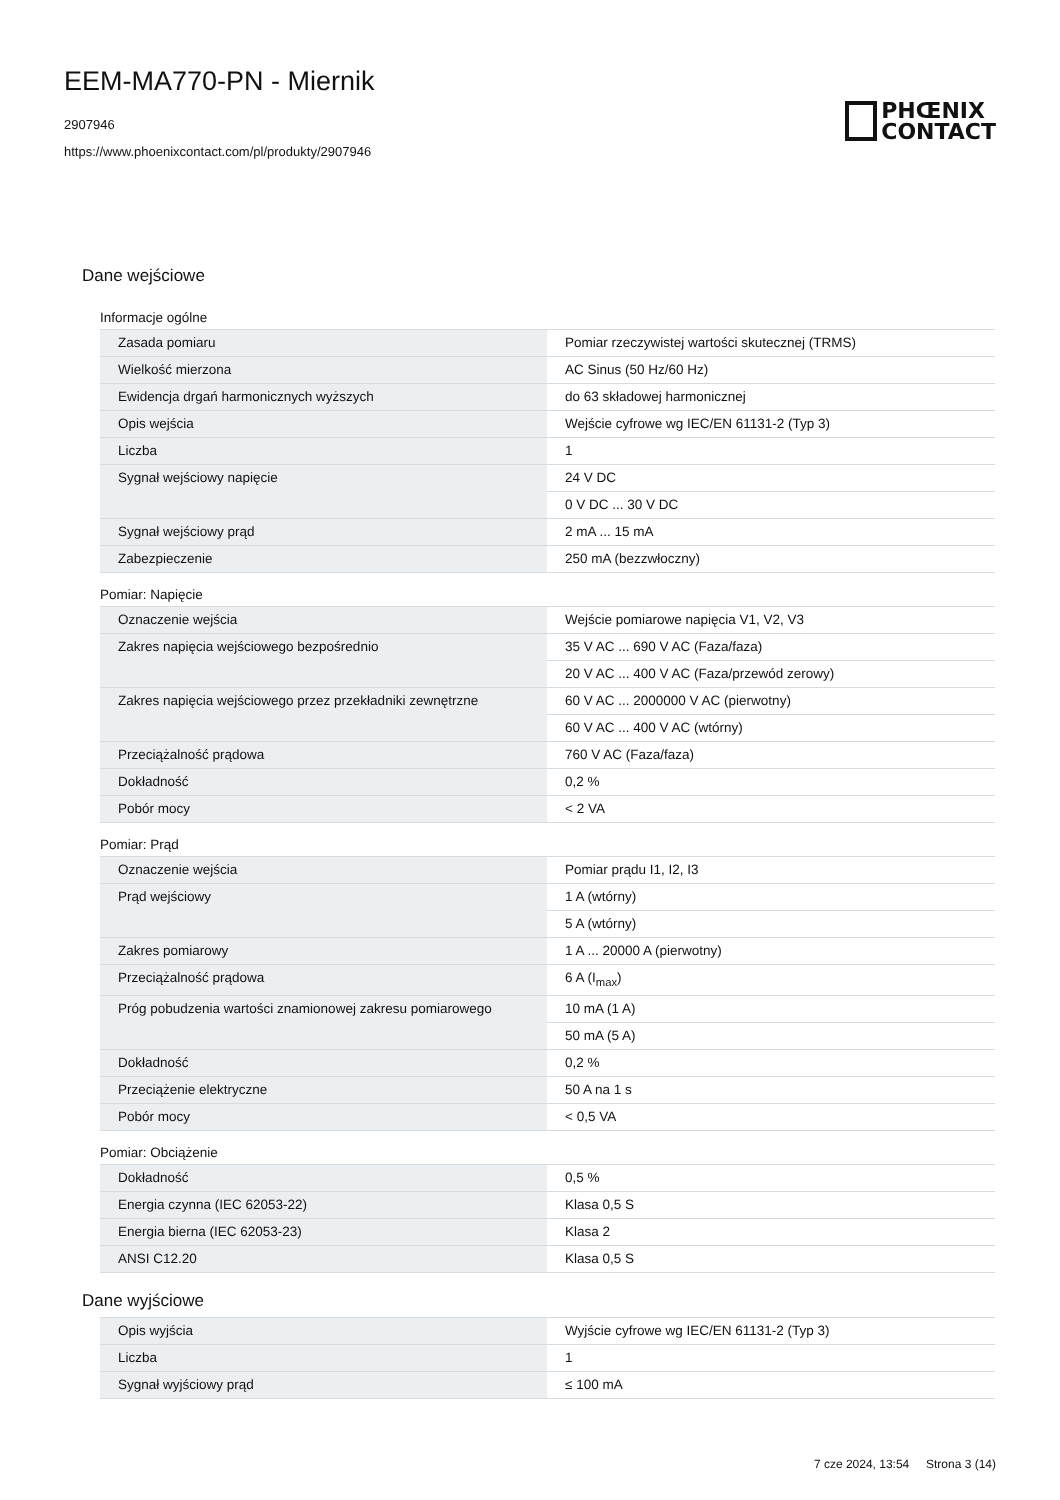EEM-MA770-PN - Miernik
2907946
https://www.phoenixcontact.com/pl/produkty/2907946
PHŒNIX
CONTACT
Dane wejściowe
Informacje ogólne
| Zasada pomiaru | Pomiar rzeczywistej wartości skutecznej (TRMS) |
| Wielkość mierzona | AC Sinus (50 Hz/60 Hz) |
| Ewidencja drgań harmonicznych wyższych | do 63 składowej harmonicznej |
| Opis wejścia | Wejście cyfrowe wg IEC/EN 61131-2 (Typ 3) |
| Liczba | 1 |
| Sygnał wejściowy napięcie | 24 V DC |
| | 0 V DC ... 30 V DC |
| Sygnał wejściowy prąd | 2 mA ... 15 mA |
| Zabezpieczenie | 250 mA (bezzwłoczny) |
Pomiar: Napięcie
| Oznaczenie wejścia | Wejście pomiarowe napięcia V1, V2, V3 |
| Zakres napięcia wejściowego bezpośrednio | 35 V AC ... 690 V AC (Faza/faza) |
| | 20 V AC ... 400 V AC (Faza/przewód zerowy) |
| Zakres napięcia wejściowego przez przekładniki zewnętrzne | 60 V AC ... 2000000 V AC (pierwotny) |
| | 60 V AC ... 400 V AC (wtórny) |
| Przeciążalność prądowa | 760 V AC (Faza/faza) |
| Dokładność | 0,2 % |
| Pobór mocy | < 2 VA |
Pomiar: Prąd
| Oznaczenie wejścia | Pomiar prądu I1, I2, I3 |
| Prąd wejściowy | 1 A (wtórny) |
| | 5 A (wtórny) |
| Zakres pomiarowy | 1 A ... 20000 A (pierwotny) |
| Przeciążalność prądowa | 6 A (I<sub>max</sub>) |
| Próg pobudzenia wartości znamionowej zakresu pomiarowego | 10 mA (1 A) |
| | 50 mA (5 A) |
| Dokładność | 0,2 % |
| Przeciążenie elektryczne | 50 A na 1 s |
| Pobór mocy | < 0,5 VA |
Pomiar: Obciążenie
| Dokładność | 0,5 % |
| Energia czynna (IEC 62053-22) | Klasa 0,5 S |
| Energia bierna (IEC 62053-23) | Klasa 2 |
| ANSI C12.20 | Klasa 0,5 S |
Dane wyjściowe
| Opis wyjścia | Wyjście cyfrowe wg IEC/EN 61131-2 (Typ 3) |
| Liczba | 1 |
| Sygnał wyjściowy prąd | ≤ 100 mA |
7 cze 2024, 13:54 Strona 3 (14)